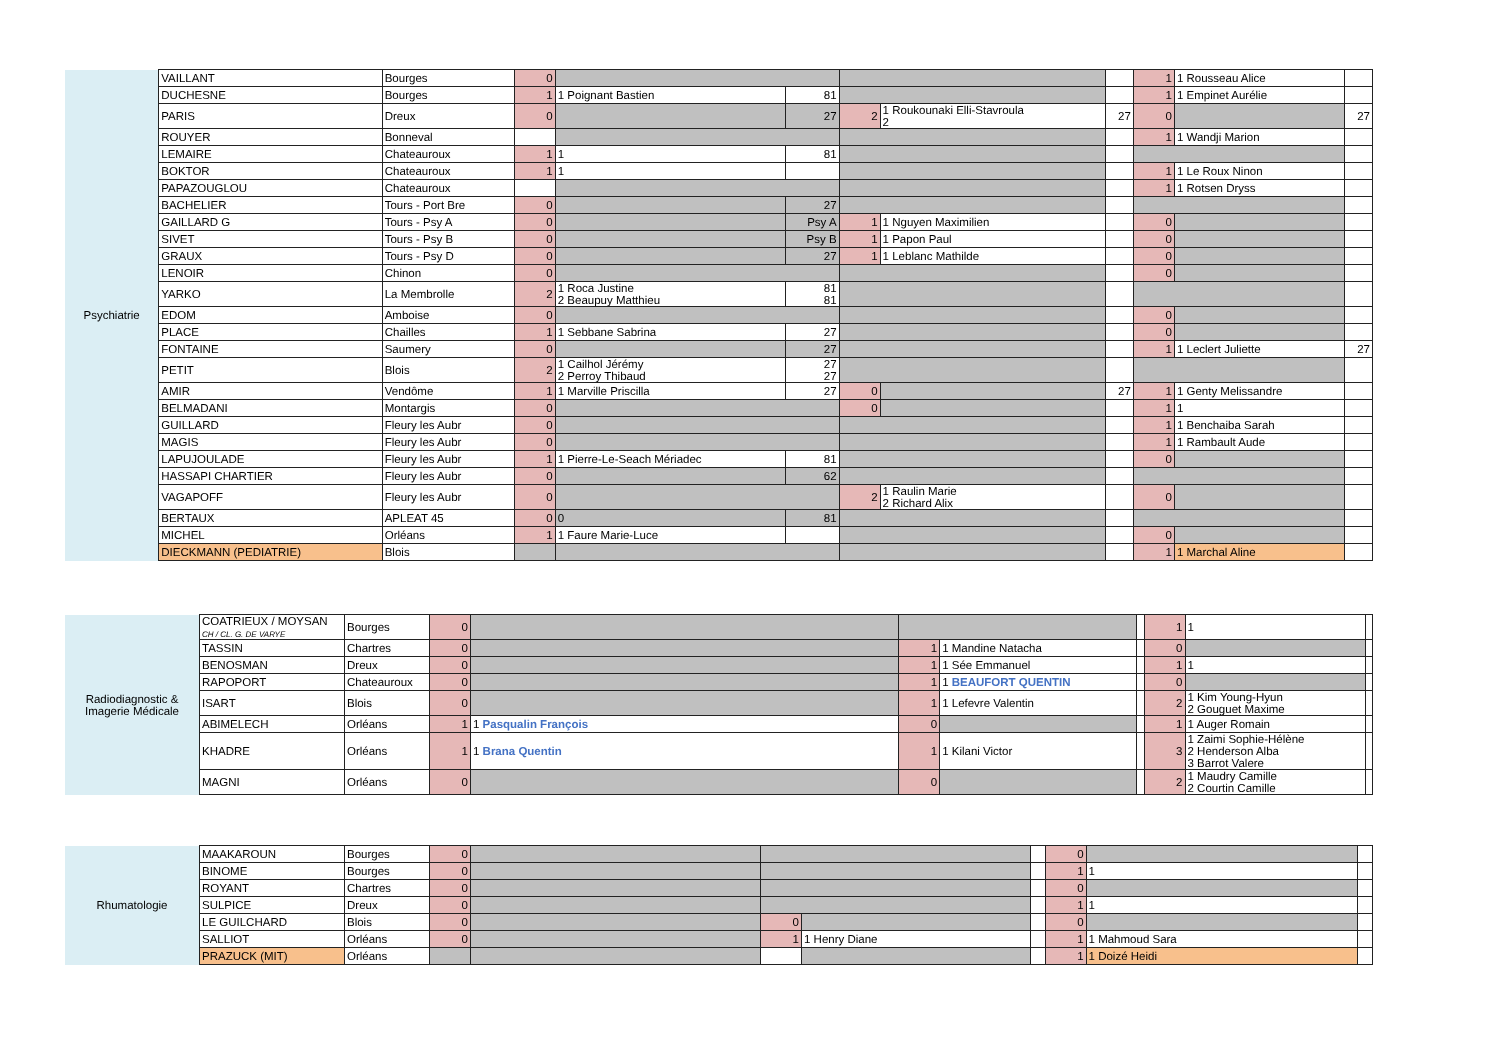| Psychiatrie | VAILLANT | Bourges | 0 | | | | | | 1 | 1 Rousseau Alice | |
| | DUCHESNE | Bourges | 1 | 1 Poignant Bastien | 81 | | | | 1 | 1 Empinet Aurélie | |
| | PARIS | Dreux | 0 | | 27 | 2 | 1 Roukounaki Elli-Stavroula 2 | 27 | 0 | | 27 |
| | ROUYER | Bonneval | | | | | | | 1 | 1 Wandji Marion | |
| | LEMAIRE | Chateauroux | 1 | 1 | 81 | | | | | | |
| | BOKTOR | Chateauroux | 1 | 1 | | | | | 1 | 1 Le Roux Ninon | |
| | PAPAZOUGLOU | Chateauroux | | | | | | | 1 | 1 Rotsen Dryss | |
| | BACHELIER | Tours - Port Bre | 0 | | 27 | | | | | | |
| | GAILLARD G | Tours - Psy A | 0 | | Psy A | 1 | 1 Nguyen Maximilien | | 0 | | |
| | SIVET | Tours - Psy B | 0 | | Psy B | 1 | 1 Papon Paul | | 0 | | |
| | GRAUX | Tours - Psy D | 0 | | 27 | 1 | 1 Leblanc Mathilde | | 0 | | |
| | LENOIR | Chinon | 0 | | | | | | 0 | | |
| | YARKO | La Membrolle | 2 | 1 Roca Justine 2 Beaupuy Matthieu | 81 81 | | | | | | |
| | EDOM | Amboise | 0 | | | | | | 0 | | |
| | PLACE | Chailles | 1 | 1 Sebbane Sabrina | 27 | | | | 0 | | |
| | FONTAINE | Saumery | 0 | | 27 | | | | 1 | 1 Leclert Juliette | 27 |
| | PETIT | Blois | 2 | 1 Cailhol Jérémy 2 Perroy Thibaud | 27 27 | | | | | | |
| | AMIR | Vendôme | 1 | 1 Marville Priscilla | 27 | 0 | | 27 | 1 | 1 Genty Melissandre | |
| | BELMADANI | Montargis | 0 | | | 0 | | | 1 | 1 | |
| | GUILLARD | Fleury les Aubr | 0 | | | | | | 1 | 1 Benchaiba Sarah | |
| | MAGIS | Fleury les Aubr | 0 | | | | | | 1 | 1 Rambault Aude | |
| | LAPUJOULADE | Fleury les Aubr | 1 | 1 Pierre-Le-Seach Mériadec | 81 | | | | 0 | | |
| | HASSAPI CHARTIER | Fleury les Aubr | 0 | | 62 | | | | | | |
| | VAGAPOFF | Fleury les Aubr | 0 | | | 2 | 1 Raulin Marie 2 Richard Alix | | 0 | | |
| | BERTAUX | APLEAT 45 | 0 | 0 | 81 | | | | | | |
| | MICHEL | Orléans | 1 | 1 Faure Marie-Luce | | | | | 0 | | |
| | DIECKMANN (PEDIATRIE) | Blois | | | | | | | 1 | 1 Marchal Aline | |
| Radiodiagnostic & Imagerie Médicale | COATRIEUX / MOYSAN CH / CL. G. DE VARYE | Bourges | 0 | | | | | 1 | 1 | |
| | TASSIN | Chartres | 0 | | 1 | 1 Mandine Natacha | | 0 | | |
| | BENOSMAN | Dreux | 0 | | 1 | 1 Sée Emmanuel | | 1 | 1 | |
| | RAPOPORT | Chateauroux | 0 | | 1 | 1 BEAUFORT QUENTIN | | 0 | | |
| | ISART | Blois | 0 | | 1 | 1 Lefevre Valentin | | 2 | 1 Kim Young-Hyun 2 Gouguet Maxime | |
| | ABIMELECH | Orléans | 1 | 1 Pasqualin François | 0 | | | 1 | 1 Auger Romain | |
| | KHADRE | Orléans | 1 | 1 Brana Quentin | 1 | 1 Kilani Victor | | 3 | 1 Zaimi Sophie-Hélène 2 Henderson Alba 3 Barrot Valere | |
| | MAGNI | Orléans | 0 | | 0 | | | 2 | 1 Maudry Camille 2 Courtin Camille | |
| Rhumatologie | MAAKAROUN | Bourges | 0 | | | | | 0 | | |
| | BINOME | Bourges | 0 | | | | | 1 | 1 | |
| | ROYANT | Chartres | 0 | | | | | 0 | | |
| | SULPICE | Dreux | 0 | | | | | 1 | 1 | |
| | LE GUILCHARD | Blois | 0 | | 0 | | | 0 | | |
| | SALLIOT | Orléans | 0 | | 1 | 1 Henry Diane | | 1 | 1 Mahmoud Sara | |
| | PRAZUCK (MIT) | Orléans | | | | | | 1 | 1 Doizé Heidi | |